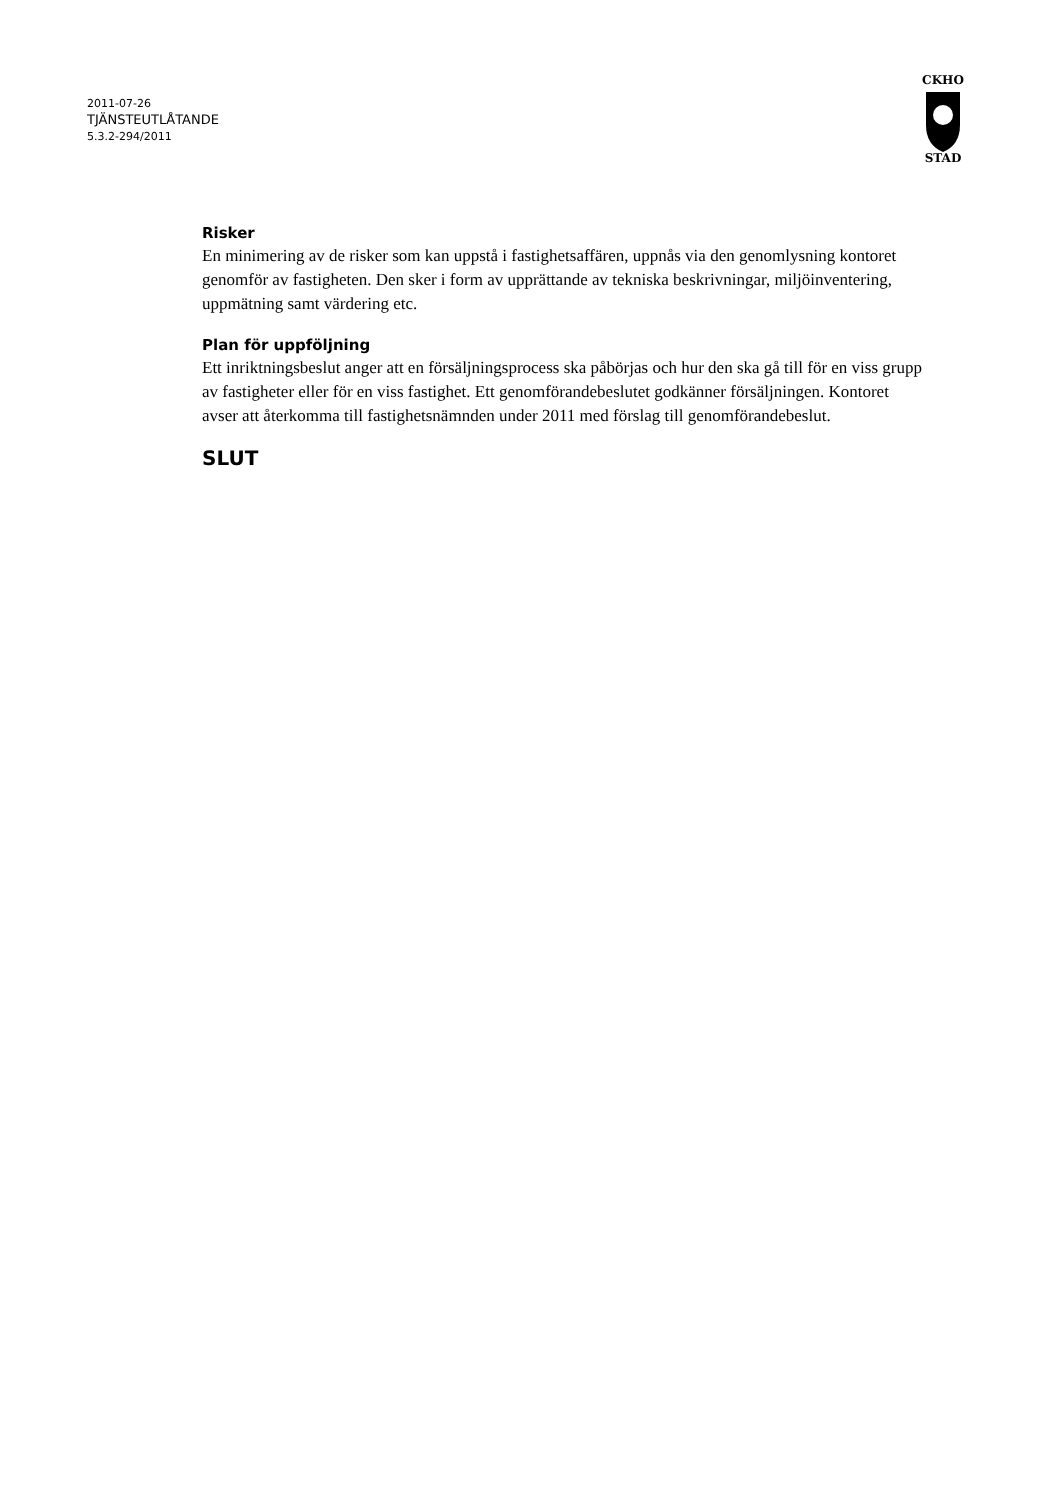2011-07-26
TJÄNSTEUTLÅTANDE
5.3.2-294/2011
CKHO
STAD
Risker
En minimering av de risker som kan uppstå i fastighetsaffären, uppnås via den genomlysning kontoret genomför av fastigheten. Den sker i form av upprättande av tekniska beskrivningar, miljöinventering, uppmätning samt värdering etc.
Plan för uppföljning
Ett inriktningsbeslut anger att en försäljningsprocess ska påbörjas och hur den ska gå till för en viss grupp av fastigheter eller för en viss fastighet. Ett genomförandebeslutet godkänner försäljningen. Kontoret avser att återkomma till fastighetsnämnden under 2011 med förslag till genomförandebeslut.
SLUT